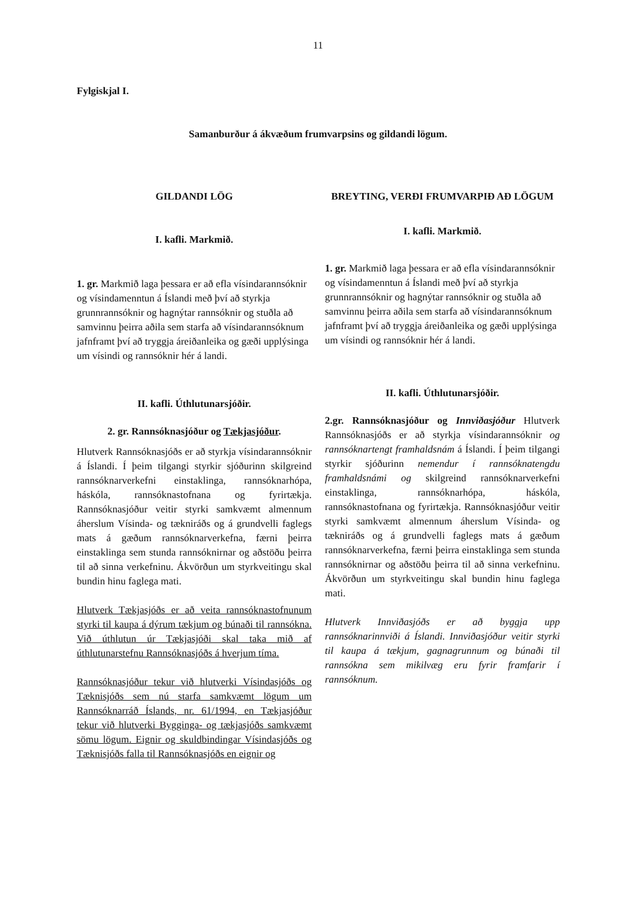11
Fylgiskjal I.
Samanburður á ákvæðum frumvarpsins og gildandi lögum.
GILDANDI LÖG
I. kafli. Markmið.
1. gr. Markmið laga þessara er að efla vísindarannsóknir og vísindamenntun á Íslandi með því að styrkja grunnrannsóknir og hagnýtar rannsóknir og stuðla að samvinnu þeirra aðila sem starfa að vísindarannsóknum jafnframt því að tryggja áreiðanleika og gæði upplýsinga um vísindi og rannsóknir hér á landi.
II. kafli. Úthlutunarsjóðir.
2. gr. Rannsóknasjóður og Tækjasjóður.
Hlutverk Rannsóknasjóðs er að styrkja vísindarannsóknir á Íslandi. Í þeim tilgangi styrkir sjóðurinn skilgreind rannsóknarverkefni einstaklinga, rannsóknarhópa, háskóla, rannsóknastofnana og fyrirtækja. Rannsóknasjóður veitir styrki samkvæmt almennum áherslum Vísinda- og tækniráðs og á grundvelli faglegs mats á gæðum rannsóknarverkefna, færni þeirra einstaklinga sem stunda rannsóknirnar og aðstöðu þeirra til að sinna verkefninu. Ákvörðun um styrkveitingu skal bundin hinu faglega mati.
Hlutverk Tækjasjóðs er að veita rannsóknastofnunum styrki til kaupa á dýrum tækjum og búnaði til rannsókna. Við úthlutun úr Tækjasjóði skal taka mið af úthlutunarstefnu Rannsóknasjóðs á hverjum tíma.
Rannsóknasjóður tekur við hlutverki Vísindasjóðs og Tæknisjóðs sem nú starfa samkvæmt lögum um Rannsóknarráð Íslands, nr. 61/1994, en Tækjasjóður tekur við hlutverki Bygginga- og tækjasjóðs samkvæmt sömu lögum. Eignir og skuldbindingar Vísindasjóðs og Tæknisjóðs falla til Rannsóknasjóðs en eignir og
BREYTING, VERÐI FRUMVARPIÐ AÐ LÖGUM
I. kafli. Markmið.
1. gr. Markmið laga þessara er að efla vísindarannsóknir og vísindamenntun á Íslandi með því að styrkja grunnrannsóknir og hagnýtar rannsóknir og stuðla að samvinnu þeirra aðila sem starfa að vísindarannsóknum jafnframt því að tryggja áreiðanleika og gæði upplýsinga um vísindi og rannsóknir hér á landi.
II. kafli. Úthlutunarsjóðir.
2.gr. Rannsóknasjóður og Innviðasjóður Hlutverk Rannsóknasjóðs er að styrkja vísindarannsóknir og rannsóknartengt framhaldsnám á Íslandi. Í þeim tilgangi styrkir sjóðurinn nemendur í rannsóknatengdu framhaldsnámi og skilgreind rannsóknarverkefni einstaklinga, rannsóknarhópa, háskóla, rannsóknastofnana og fyrirtækja. Rannsóknasjóður veitir styrki samkvæmt almennum áherslum Vísinda- og tækniráðs og á grundvelli faglegs mats á gæðum rannsóknarverkefna, færni þeirra einstaklinga sem stunda rannsóknirnar og aðstöðu þeirra til að sinna verkefninu. Ákvörðun um styrkveitingu skal bundin hinu faglega mati.
Hlutverk Innviðasjóðs er að byggja upp rannsóknarinnviði á Íslandi. Innviðasjóður veitir styrki til kaupa á tækjum, gagnagrunnum og búnaði til rannsókna sem mikilvæg eru fyrir framfarir í rannsóknum.